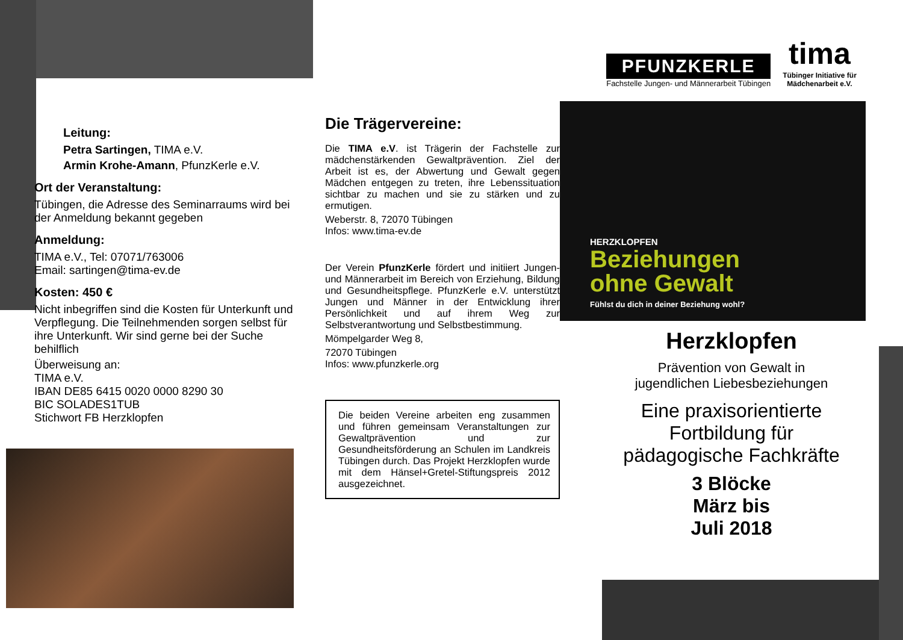Leitung:
Petra Sartingen, TIMA e.V.
Armin Krohe-Amann, PfunzKerle e.V.
Ort der Veranstaltung:
Tübingen, die Adresse des Seminarraums wird bei der Anmeldung bekannt gegeben
Anmeldung:
TIMA e.V., Tel: 07071/763006
Email: sartingen@tima-ev.de
Kosten: 450 €
Nicht inbegriffen sind die Kosten für Unterkunft und Verpflegung. Die Teilnehmenden sorgen selbst für ihre Unterkunft. Wir sind gerne bei der Suche behilflich
Überweisung an:
TIMA e.V.
IBAN DE85 6415 0020 0000 8290 30
BIC SOLADES1TUB
Stichwort FB Herzklopfen
Die Trägervereine:
Die TIMA e.V. ist Trägerin der Fachstelle zur mädchenstärkenden Gewaltprävention. Ziel der Arbeit ist es, der Abwertung und Gewalt gegen Mädchen entgegen zu treten, ihre Lebenssituation sichtbar zu machen und sie zu stärken und zu ermutigen.
Weberstr. 8, 72070 Tübingen
Infos: www.tima-ev.de
Der Verein PfunzKerle fördert und initiiert Jungen- und Männerarbeit im Bereich von Erziehung, Bildung und Gesundheitspflege. PfunzKerle e.V. unterstützt Jungen und Männer in der Entwicklung ihrer Persönlichkeit und auf ihrem Weg zur Selbstverantwortung und Selbstbestimmung.
Mömpelgarder Weg 8,
72070 Tübingen
Infos: www.pfunzkerle.org
Die beiden Vereine arbeiten eng zusammen und führen gemeinsam Veranstaltungen zur Gewaltprävention und zur Gesundheitsförderung an Schulen im Landkreis Tübingen durch. Das Projekt Herzklopfen wurde mit dem Hänsel+Gretel-Stiftungspreis 2012 ausgezeichnet.
PFUNZKERLE
Fachstelle Jungen- und Männerarbeit Tübingen
tima
Tübinger Initiative für
Mädchenarbeit e.V.
HERZKLOPFEN
Beziehungen
ohne Gewalt
Fühlst du dich in deiner Beziehung wohl?
Herzklopfen
Prävention von Gewalt in
jugendlichen Liebesbeziehungen
Eine praxisorientierte
Fortbildung für
pädagogische Fachkräfte
3 Blöcke
März bis
Juli 2018